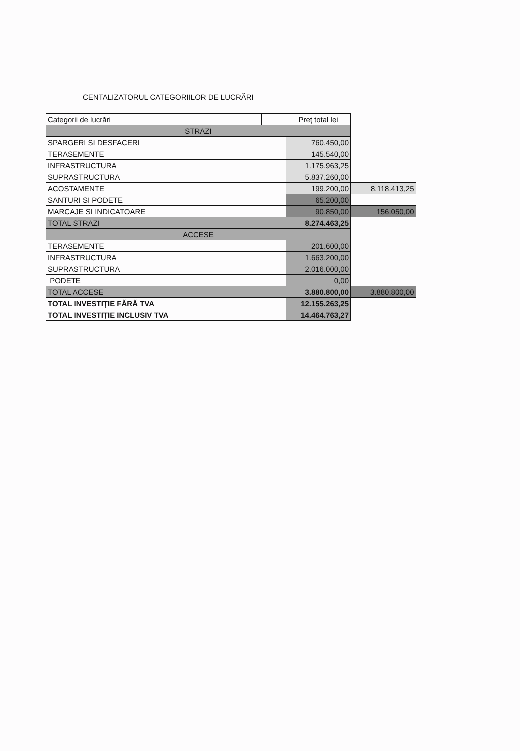CENTALIZATORUL CATEGORIILOR DE LUCRĂRI
| Categorii de lucrări | | Preţ total lei | |
| STRAZI | | | |
| SPARGERI SI DESFACERI | | 760.450,00 | |
| TERASEMENTE | | 145.540,00 | |
| INFRASTRUCTURA | | 1.175.963,25 | |
| SUPRASTRUCTURA | | 5.837.260,00 | |
| ACOSTAMENTE | | 199.200,00 | 8.118.413,25 |
| SANTURI SI PODETE | | 65.200,00 | |
| MARCAJE SI INDICATOARE | | 90.850,00 | 156.050,00 |
| TOTAL STRAZI | | 8.274.463,25 | |
| ACCESE | | | |
| TERASEMENTE | | 201.600,00 | |
| INFRASTRUCTURA | | 1.663.200,00 | |
| SUPRASTRUCTURA | | 2.016.000,00 | |
| PODETE | | 0,00 | |
| TOTAL ACCESE | | 3.880.800,00 | 3.880.800,00 |
| TOTAL INVESTIŢIE FĂRĂ TVA | | 12.155.263,25 | |
| TOTAL INVESTIŢIE INCLUSIV TVA | | 14.464.763,27 | |